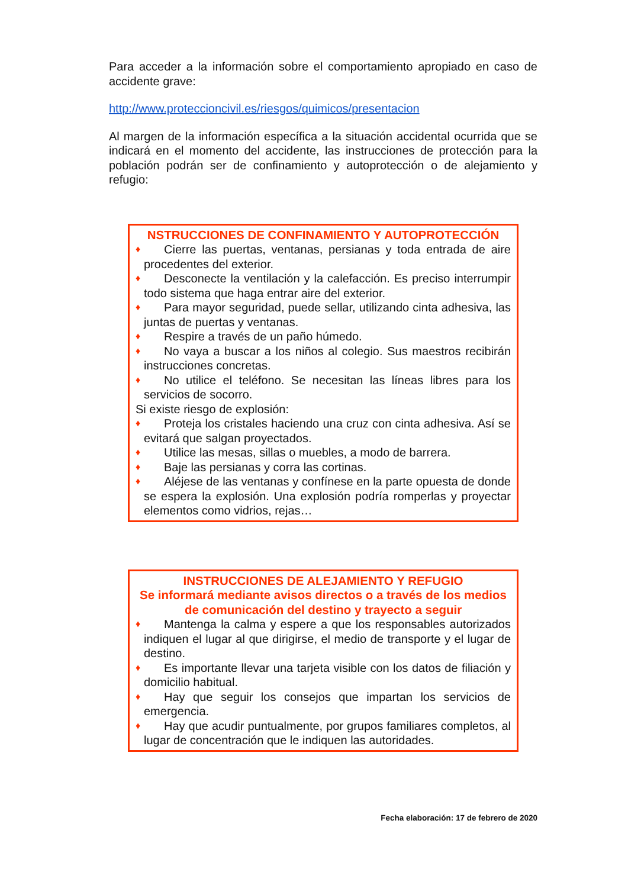Para acceder a la información sobre el comportamiento apropiado en caso de accidente grave:
http://www.proteccioncivil.es/riesgos/quimicos/presentacion
Al margen de la información específica a la situación accidental ocurrida que se indicará en el momento del accidente, las instrucciones de protección para la población podrán ser de confinamiento y autoprotección o de alejamiento y refugio:
NSTRUCCIONES DE CONFINAMIENTO Y AUTOPROTECCIÓN
♦ Cierre las puertas, ventanas, persianas y toda entrada de aire procedentes del exterior.
♦ Desconecte la ventilación y la calefacción. Es preciso interrumpir todo sistema que haga entrar aire del exterior.
♦ Para mayor seguridad, puede sellar, utilizando cinta adhesiva, las juntas de puertas y ventanas.
♦ Respire a través de un paño húmedo.
♦ No vaya a buscar a los niños al colegio. Sus maestros recibirán instrucciones concretas.
♦ No utilice el teléfono. Se necesitan las líneas libres para los servicios de socorro.
Si existe riesgo de explosión:
♦ Proteja los cristales haciendo una cruz con cinta adhesiva. Así se evitará que salgan proyectados.
♦ Utilice las mesas, sillas o muebles, a modo de barrera.
♦ Baje las persianas y corra las cortinas.
♦ Aléjese de las ventanas y confínese en la parte opuesta de donde se espera la explosión. Una explosión podría romperlas y proyectar elementos como vidrios, rejas…
INSTRUCCIONES DE ALEJAMIENTO Y REFUGIO
Se informará mediante avisos directos o a través de los medios de comunicación del destino y trayecto a seguir
♦ Mantenga la calma y espere a que los responsables autorizados indiquen el lugar al que dirigirse, el medio de transporte y el lugar de destino.
♦ Es importante llevar una tarjeta visible con los datos de filiación y domicilio habitual.
♦ Hay que seguir los consejos que impartan los servicios de emergencia.
♦ Hay que acudir puntualmente, por grupos familiares completos, al lugar de concentración que le indiquen las autoridades.
Fecha elaboración: 17 de febrero de 2020